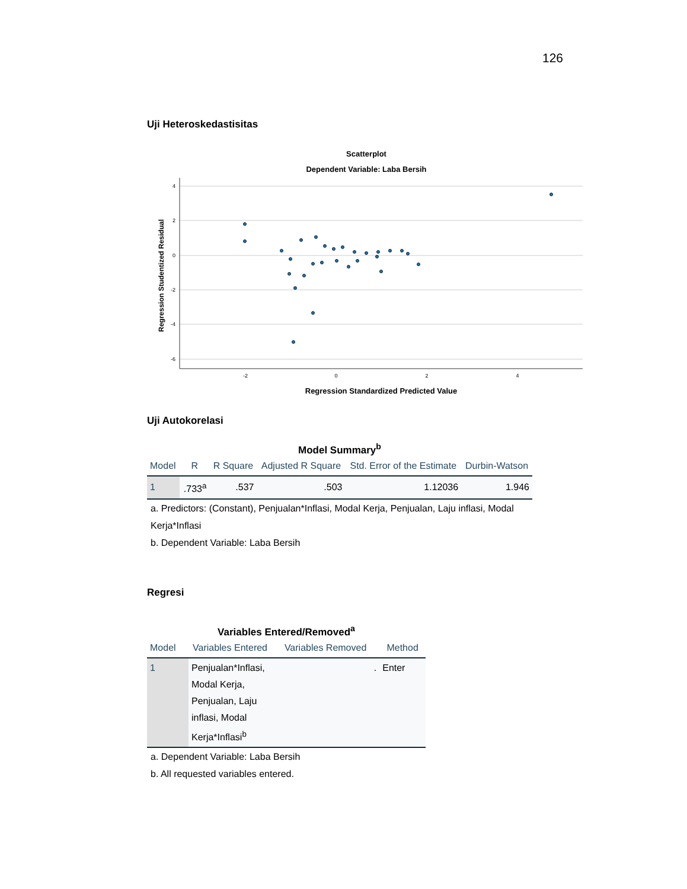126
Uji Heteroskedastisitas
Scatterplot
Dependent Variable: Laba Bersih
4
2
0
-2
-4
-6
-2
0
2
4
Regression Standardized Predicted Value
Regression Studentized Residual
Uji Autokorelasi
Model Summary <sup>b</sup>
| Model | R | R Square | Adjusted R Square | Std. Error of the Estimate | Durbin-Watson |
| --- | --- | --- | --- | --- | --- |
| 1 | .733<sup>a</sup> | .537 | .503 | 1.12036 | 1.946 |
a. Predictors: (Constant), Penjualan*Inflasi, Modal Kerja, Penjualan, Laju inflasi, Modal Kerja*Inflasi
b. Dependent Variable: Laba Bersih
Regresi
Variables Entered/Removed <sup>a</sup>
| Model | Variables Entered | Variables Removed | Method |
| --- | --- | --- | --- |
| 1 | Penjualan*Inflasi, Modal Kerja, Penjualan, Laju inflasi, Modal Kerja*Inflasi<sup>b</sup> | . | Enter |
a. Dependent Variable: Laba Bersih
b. All requested variables entered.